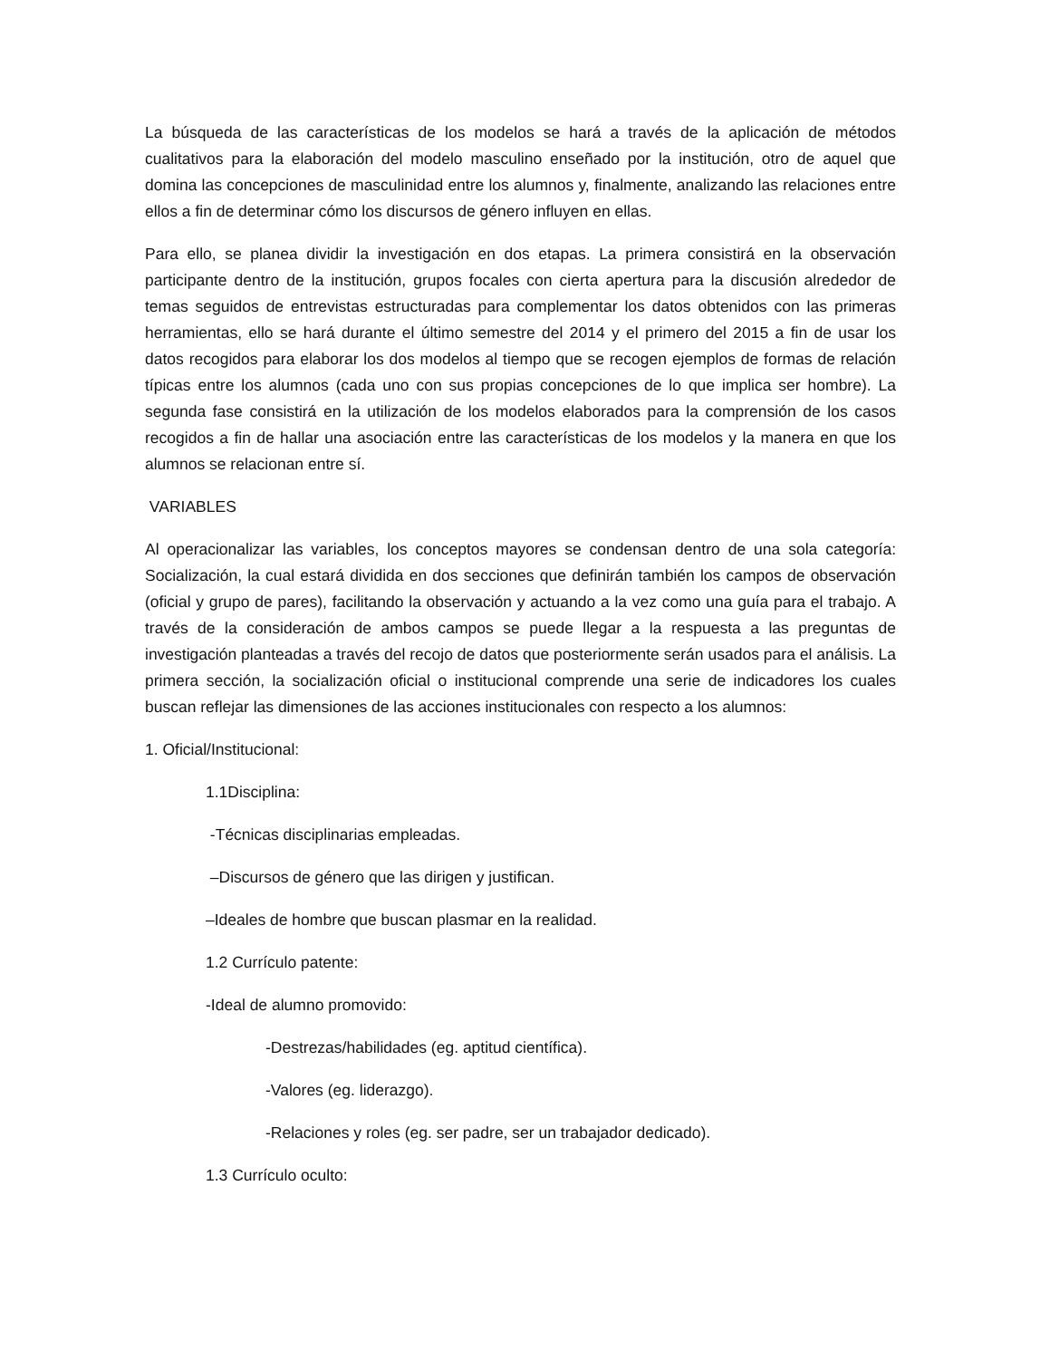La búsqueda de las características de los modelos se hará a través de la aplicación de métodos cualitativos para la elaboración del modelo masculino enseñado por la institución, otro de aquel que domina las concepciones de masculinidad entre los alumnos y, finalmente, analizando las relaciones entre ellos a fin de determinar cómo los discursos de género influyen en ellas.
Para ello, se planea dividir la investigación en dos etapas. La primera consistirá en la observación participante dentro de la institución, grupos focales con cierta apertura para la discusión alrededor de temas seguidos de entrevistas estructuradas para complementar los datos obtenidos con las primeras herramientas, ello se hará durante el último semestre del 2014 y el primero del 2015 a fin de usar los datos recogidos para elaborar los dos modelos al tiempo que se recogen ejemplos de formas de relación típicas entre los alumnos (cada uno con sus propias concepciones de lo que implica ser hombre). La segunda fase consistirá en la utilización de los modelos elaborados para la comprensión de los casos recogidos a fin de hallar una asociación entre las características de los modelos y la manera en que los alumnos se relacionan entre sí.
VARIABLES
Al operacionalizar las variables, los conceptos mayores se condensan dentro de una sola categoría: Socialización, la cual estará dividida en dos secciones que definirán también los campos de observación (oficial y grupo de pares), facilitando la observación y actuando a la vez como una guía para el trabajo. A través de la consideración de ambos campos se puede llegar a la respuesta a las preguntas de investigación planteadas a través del recojo de datos que posteriormente serán usados para el análisis. La primera sección, la socialización oficial o institucional comprende una serie de indicadores los cuales buscan reflejar las dimensiones de las acciones institucionales con respecto a los alumnos:
1. Oficial/Institucional:
1.1Disciplina:
-Técnicas disciplinarias empleadas.
–Discursos de género que las dirigen y justifican.
–Ideales de hombre que buscan plasmar en la realidad.
1.2 Currículo patente:
-Ideal de alumno promovido:
-Destrezas/habilidades (eg. aptitud científica).
-Valores (eg. liderazgo).
-Relaciones y roles (eg. ser padre, ser un trabajador dedicado).
1.3 Currículo oculto: